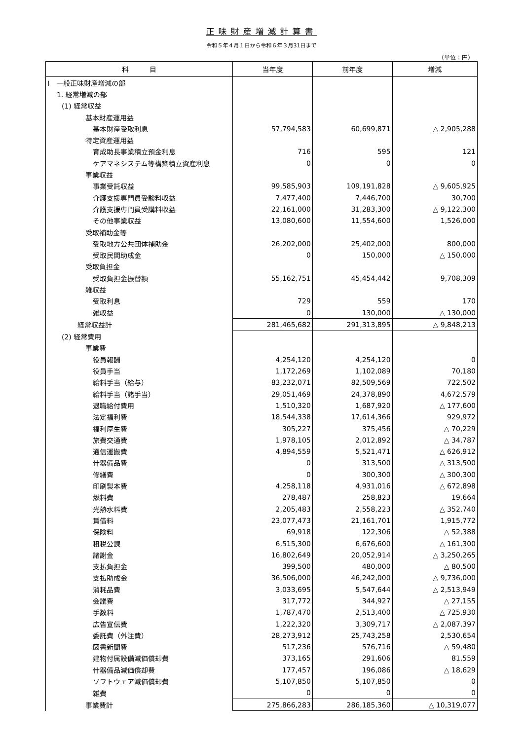正味財産増減計算書
令和５年４月１日から令和６年３月31日まで
（単位：円）
| 科 目 | 当年度 | 前年度 | 増減 |
| --- | --- | --- | --- |
| Ⅰ 一般正味財産増減の部 | | | |
| 1. 経常増減の部 | | | |
| (1) 経常収益 | | | |
| 基本財産運用益 | | | |
| 基本財産受取利息 | 57,794,583 | 60,699,871 | △ 2,905,288 |
| 特定資産運用益 | | | |
| 育成助長事業積立預金利息 | 716 | 595 | 121 |
| ケアマネシステム等構築積立資産利息 | 0 | 0 | 0 |
| 事業収益 | | | |
| 事業受託収益 | 99,585,903 | 109,191,828 | △ 9,605,925 |
| 介護支援専門員受験料収益 | 7,477,400 | 7,446,700 | 30,700 |
| 介護支援専門員受講料収益 | 22,161,000 | 31,283,300 | △ 9,122,300 |
| その他事業収益 | 13,080,600 | 11,554,600 | 1,526,000 |
| 受取補助金等 | | | |
| 受取地方公共団体補助金 | 26,202,000 | 25,402,000 | 800,000 |
| 受取民間助成金 | 0 | 150,000 | △ 150,000 |
| 受取負担金 | | | |
| 受取負担金振替額 | 55,162,751 | 45,454,442 | 9,708,309 |
| 雑収益 | | | |
| 受取利息 | 729 | 559 | 170 |
| 雑収益 | 0 | 130,000 | △ 130,000 |
| 経常収益計 | 281,465,682 | 291,313,895 | △ 9,848,213 |
| (2) 経常費用 | | | |
| 事業費 | | | |
| 役員報酬 | 4,254,120 | 4,254,120 | 0 |
| 役員手当 | 1,172,269 | 1,102,089 | 70,180 |
| 給料手当（給与） | 83,232,071 | 82,509,569 | 722,502 |
| 給料手当（諸手当） | 29,051,469 | 24,378,890 | 4,672,579 |
| 退職給付費用 | 1,510,320 | 1,687,920 | △ 177,600 |
| 法定福利費 | 18,544,338 | 17,614,366 | 929,972 |
| 福利厚生費 | 305,227 | 375,456 | △ 70,229 |
| 旅費交通費 | 1,978,105 | 2,012,892 | △ 34,787 |
| 通信運搬費 | 4,894,559 | 5,521,471 | △ 626,912 |
| 什器備品費 | 0 | 313,500 | △ 313,500 |
| 修繕費 | 0 | 300,300 | △ 300,300 |
| 印刷製本費 | 4,258,118 | 4,931,016 | △ 672,898 |
| 燃料費 | 278,487 | 258,823 | 19,664 |
| 光熱水料費 | 2,205,483 | 2,558,223 | △ 352,740 |
| 賃借料 | 23,077,473 | 21,161,701 | 1,915,772 |
| 保険料 | 69,918 | 122,306 | △ 52,388 |
| 租税公課 | 6,515,300 | 6,676,600 | △ 161,300 |
| 諸謝金 | 16,802,649 | 20,052,914 | △ 3,250,265 |
| 支払負担金 | 399,500 | 480,000 | △ 80,500 |
| 支払助成金 | 36,506,000 | 46,242,000 | △ 9,736,000 |
| 消耗品費 | 3,033,695 | 5,547,644 | △ 2,513,949 |
| 会議費 | 317,772 | 344,927 | △ 27,155 |
| 手数料 | 1,787,470 | 2,513,400 | △ 725,930 |
| 広告宣伝費 | 1,222,320 | 3,309,717 | △ 2,087,397 |
| 委託費（外注費） | 28,273,912 | 25,743,258 | 2,530,654 |
| 図書新聞費 | 517,236 | 576,716 | △ 59,480 |
| 建物付属設備減価償却費 | 373,165 | 291,606 | 81,559 |
| 什器備品減価償却費 | 177,457 | 196,086 | △ 18,629 |
| ソフトウェア減価償却費 | 5,107,850 | 5,107,850 | 0 |
| 雑費 | 0 | 0 | 0 |
| 事業費計 | 275,866,283 | 286,185,360 | △ 10,319,077 |